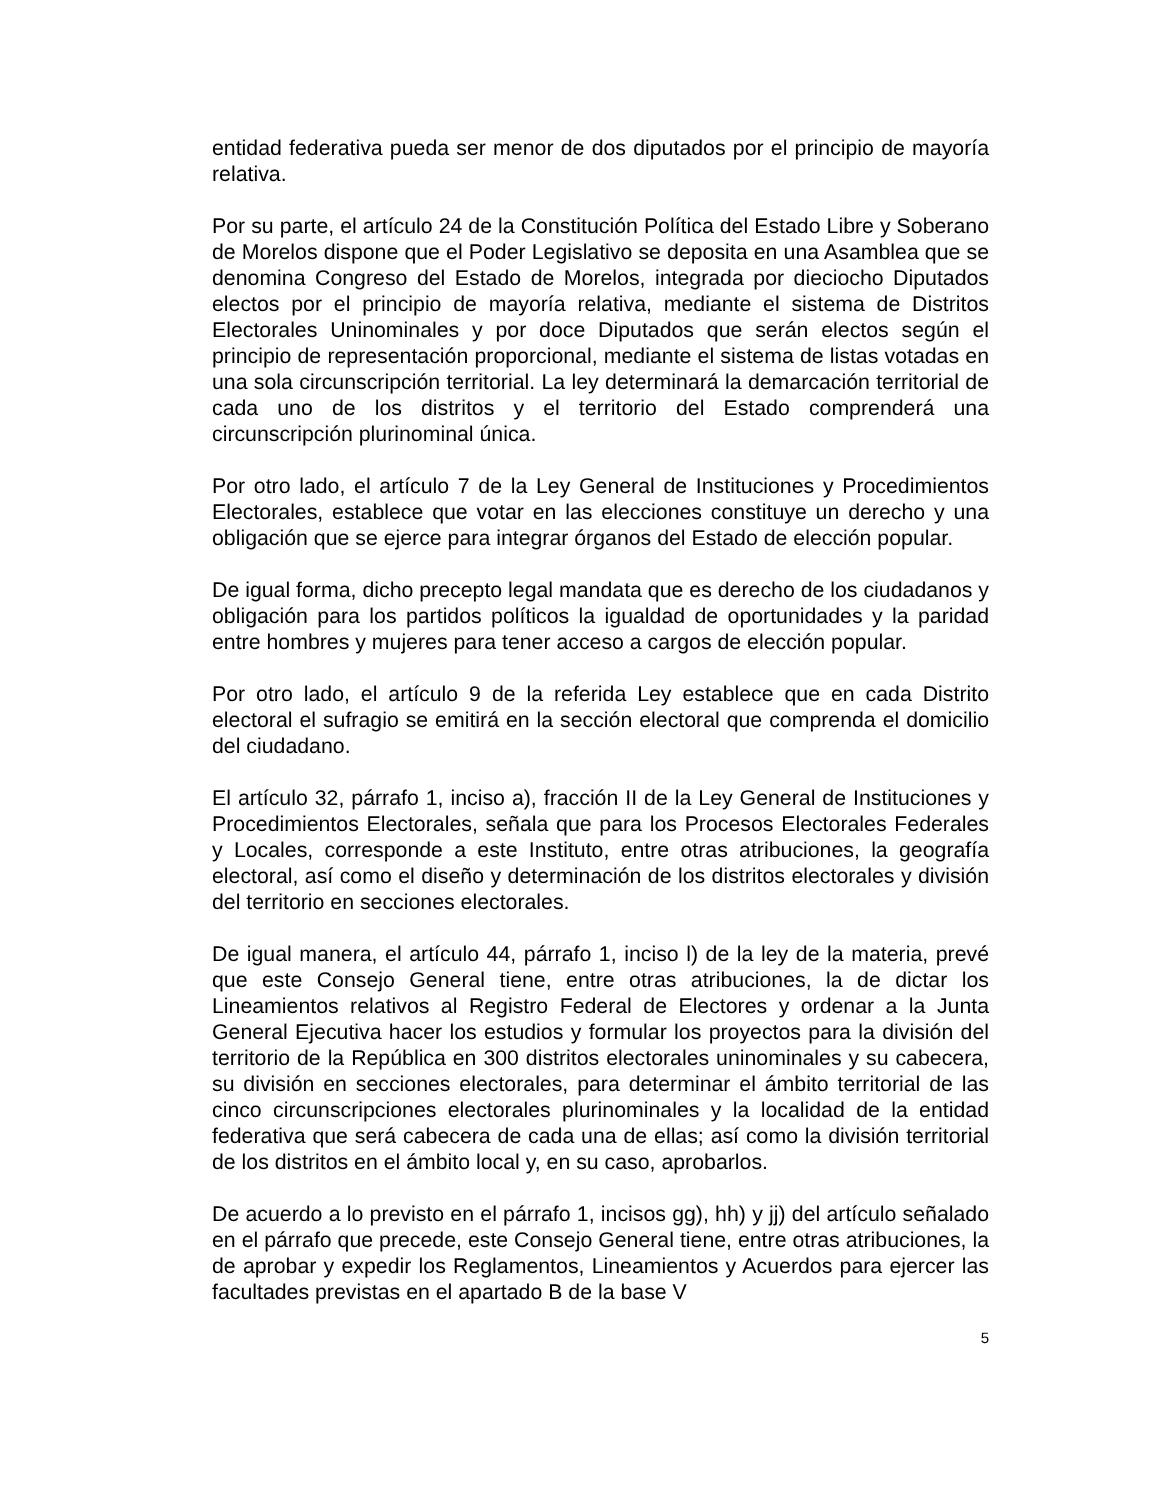entidad federativa pueda ser menor de dos diputados por el principio de mayoría relativa.
Por su parte, el artículo 24 de la Constitución Política del Estado Libre y Soberano de Morelos dispone que el Poder Legislativo se deposita en una Asamblea que se denomina Congreso del Estado de Morelos, integrada por dieciocho Diputados electos por el principio de mayoría relativa, mediante el sistema de Distritos Electorales Uninominales y por doce Diputados que serán electos según el principio de representación proporcional, mediante el sistema de listas votadas en una sola circunscripción territorial. La ley determinará la demarcación territorial de cada uno de los distritos y el territorio del Estado comprenderá una circunscripción plurinominal única.
Por otro lado, el artículo 7 de la Ley General de Instituciones y Procedimientos Electorales, establece que votar en las elecciones constituye un derecho y una obligación que se ejerce para integrar órganos del Estado de elección popular.
De igual forma, dicho precepto legal mandata que es derecho de los ciudadanos y obligación para los partidos políticos la igualdad de oportunidades y la paridad entre hombres y mujeres para tener acceso a cargos de elección popular.
Por otro lado, el artículo 9 de la referida Ley establece que en cada Distrito electoral el sufragio se emitirá en la sección electoral que comprenda el domicilio del ciudadano.
El artículo 32, párrafo 1, inciso a), fracción II de la Ley General de Instituciones y Procedimientos Electorales, señala que para los Procesos Electorales Federales y Locales, corresponde a este Instituto, entre otras atribuciones, la geografía electoral, así como el diseño y determinación de los distritos electorales y división del territorio en secciones electorales.
De igual manera, el artículo 44, párrafo 1, inciso l) de la ley de la materia, prevé que este Consejo General tiene, entre otras atribuciones, la de dictar los Lineamientos relativos al Registro Federal de Electores y ordenar a la Junta General Ejecutiva hacer los estudios y formular los proyectos para la división del territorio de la República en 300 distritos electorales uninominales y su cabecera, su división en secciones electorales, para determinar el ámbito territorial de las cinco circunscripciones electorales plurinominales y la localidad de la entidad federativa que será cabecera de cada una de ellas; así como la división territorial de los distritos en el ámbito local y, en su caso, aprobarlos.
De acuerdo a lo previsto en el párrafo 1, incisos gg), hh) y jj) del artículo señalado en el párrafo que precede, este Consejo General tiene, entre otras atribuciones, la de aprobar y expedir los Reglamentos, Lineamientos y Acuerdos para ejercer las facultades previstas en el apartado B de la base V
5